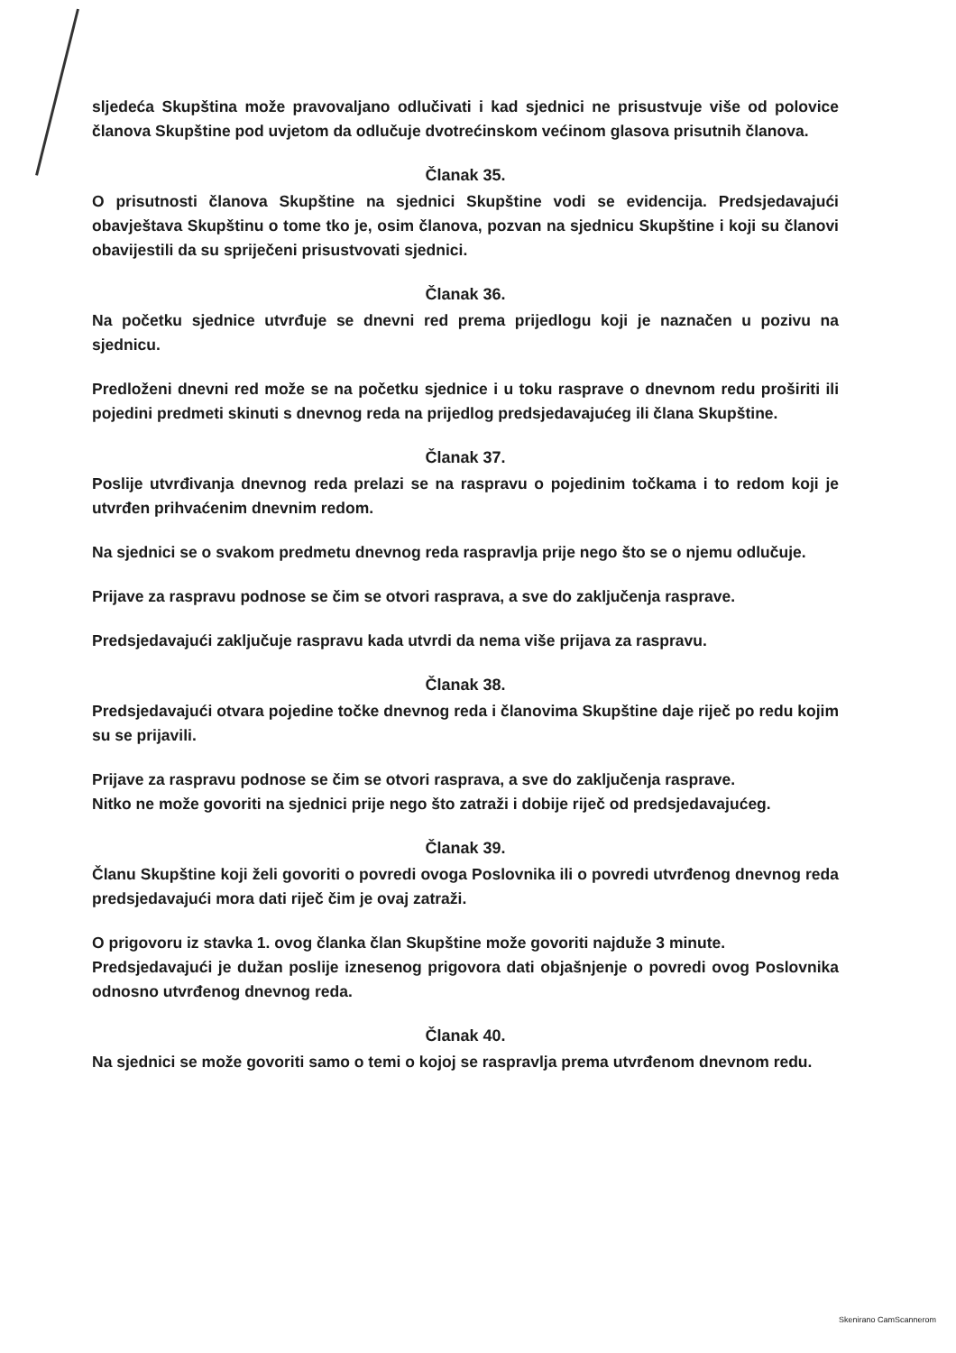sljedeća Skupština može pravovaljano odlučivati i kad sjednici ne prisustvuje više od polovice članova Skupštine pod uvjetom da odlučuje dvotrećinskom većinom glasova prisutnih članova.
Članak 35.
O prisutnosti članova Skupštine na sjednici Skupštine vodi se evidencija. Predsjedavajući obavještava Skupštinu o tome tko je, osim članova, pozvan na sjednicu Skupštine i koji su članovi obavijestili da su spriječeni prisustvovati sjednici.
Članak 36.
Na početku sjednice utvrđuje se dnevni red prema prijedlogu koji je naznačen u pozivu na sjednicu.
Predloženi dnevni red može se na početku sjednice i u toku rasprave o dnevnom redu proširiti ili pojedini predmeti skinuti s dnevnog reda na prijedlog predsjedavajućeg ili člana Skupštine.
Članak 37.
Poslije utvrđivanja dnevnog reda prelazi se na raspravu o pojedinim točkama i to redom koji je utvrđen prihvaćenim dnevnim redom.
Na sjednici se o svakom predmetu dnevnog reda raspravlja prije nego što se o njemu odlučuje.
Prijave za raspravu podnose se čim se otvori rasprava, a sve do zaključenja rasprave.
Predsjedavajući zaključuje raspravu kada utvrdi da nema više prijava za raspravu.
Članak 38.
Predsjedavajući otvara pojedine točke dnevnog reda i članovima Skupštine daje riječ po redu kojim su se prijavili.
Prijave za raspravu podnose se čim se otvori rasprava, a sve do zaključenja rasprave.
Nitko ne može govoriti na sjednici prije nego što zatraži i dobije riječ od predsjedavajućeg.
Članak 39.
Članu Skupštine koji želi govoriti o povredi ovoga Poslovnika ili o povredi utvrđenog dnevnog reda predsjedavajući mora dati riječ čim je ovaj zatraži.
O prigovoru iz stavka 1. ovog članka član Skupštine može govoriti najduže 3 minute.
Predsjedavajući je dužan poslije iznesenog prigovora dati objašnjenje o povredi ovog Poslovnika odnosno utvrđenog dnevnog reda.
Članak 40.
Na sjednici se može govoriti samo o temi o kojoj se raspravlja prema utvrđenom dnevnom redu.
Skenirano CamScannerom